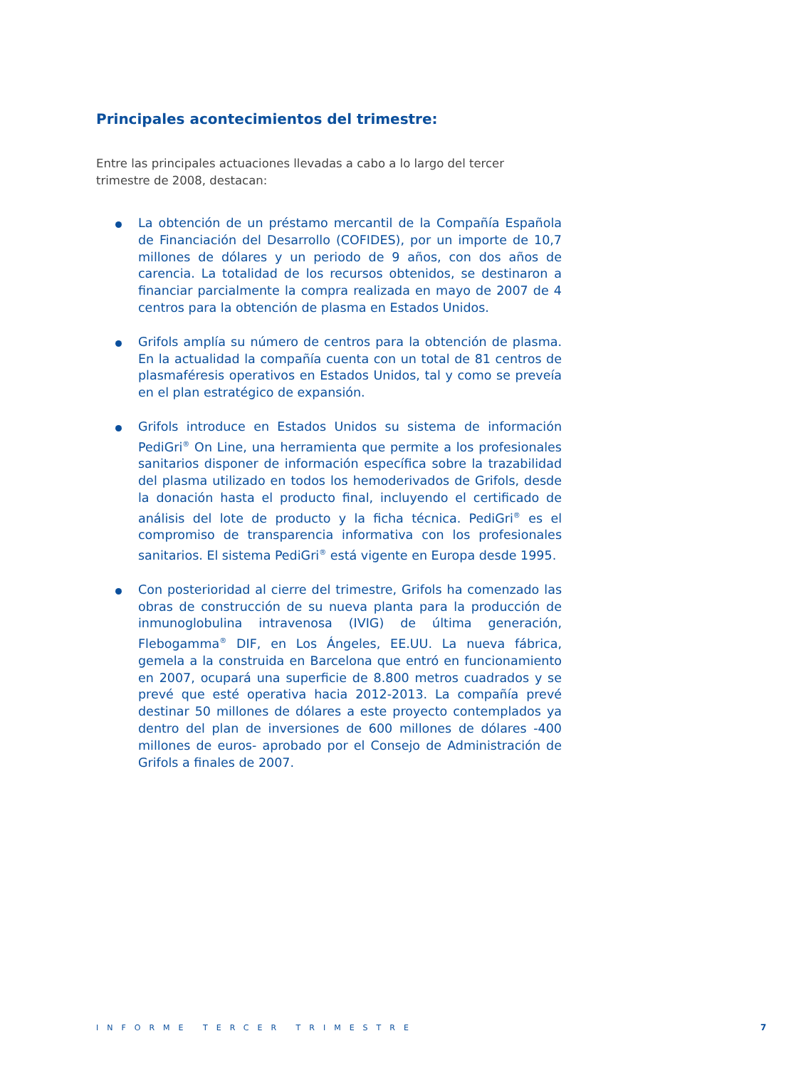Principales acontecimientos del trimestre:
Entre las principales actuaciones llevadas a cabo a lo largo del tercer trimestre de 2008, destacan:
La obtención de un préstamo mercantil de la Compañía Española de Financiación del Desarrollo (COFIDES), por un importe de 10,7 millones de dólares y un periodo de 9 años, con dos años de carencia. La totalidad de los recursos obtenidos, se destinaron a financiar parcialmente la compra realizada en mayo de 2007 de 4 centros para la obtención de plasma en Estados Unidos.
Grifols amplía su número de centros para la obtención de plasma. En la actualidad la compañía cuenta con un total de 81 centros de plasmaféresis operativos en Estados Unidos, tal y como se preveía en el plan estratégico de expansión.
Grifols introduce en Estados Unidos su sistema de información PediGri<sup>®</sup> On Line, una herramienta que permite a los profesionales sanitarios disponer de información específica sobre la trazabilidad del plasma utilizado en todos los hemoderivados de Grifols, desde la donación hasta el producto final, incluyendo el certificado de análisis del lote de producto y la ficha técnica. PediGri<sup>®</sup> es el compromiso de transparencia informativa con los profesionales sanitarios. El sistema PediGri<sup>®</sup> está vigente en Europa desde 1995.
Con posterioridad al cierre del trimestre, Grifols ha comenzado las obras de construcción de su nueva planta para la producción de inmunoglobulina intravenosa (IVIG) de última generación, Flebogamma<sup>®</sup> DIF, en Los Ángeles, EE.UU. La nueva fábrica, gemela a la construida en Barcelona que entró en funcionamiento en 2007, ocupará una superficie de 8.800 metros cuadrados y se prevé que esté operativa hacia 2012-2013. La compañía prevé destinar 50 millones de dólares a este proyecto contemplados ya dentro del plan de inversiones de 600 millones de dólares -400 millones de euros- aprobado por el Consejo de Administración de Grifols a finales de 2007.
INFORME TERCER TRIMESTRE 7